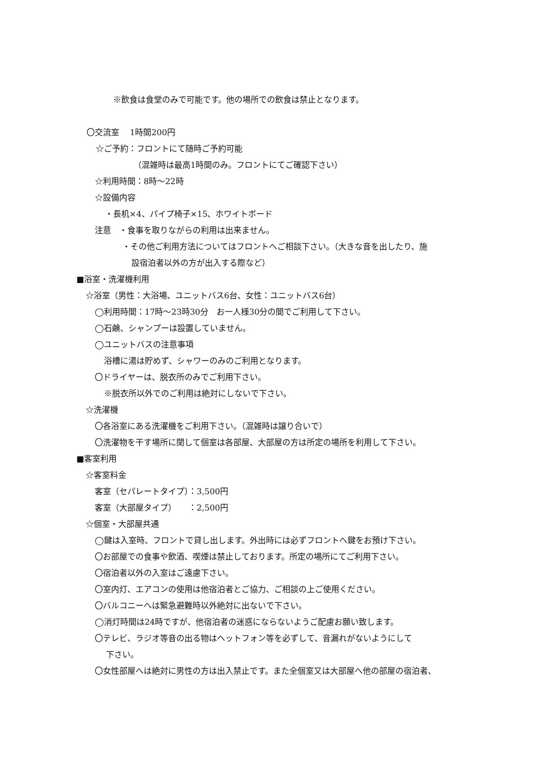※飲食は食堂のみで可能です。他の場所での飲食は禁止となります。
〇交流室　 1時間200円
☆ご予約：フロントにて随時ご予約可能
（混雑時は最高1時間のみ。フロントにてご確認下さい）
☆利用時間：8時～22時
☆設備内容
・長机×4、パイプ椅子×15、ホワイトボード
注意　・食事を取りながらの利用は出来ません。
・その他ご利用方法についてはフロントへご相談下さい。（大きな音を出したり、施
設宿泊者以外の方が出入する際など）
■浴室・洗濯機利用
☆浴室（男性：大浴場、ユニットバス6台、女性：ユニットバス6台）
◯利用時間：17時～23時30分　お一人様30分の間でご利用して下さい。
◯石鹸、シャンプーは設置していません。
◯ユニットバスの注意事項
浴槽に湯は貯めず、シャワーのみのご利用となります。
〇ドライヤーは、脱衣所のみでご利用下さい。
※脱衣所以外でのご利用は絶対にしないで下さい。
☆洗濯機
〇各浴室にある洗濯機をご利用下さい。（混雑時は譲り合いで）
〇洗濯物を干す場所に関して個室は各部屋、大部屋の方は所定の場所を利用して下さい。
■客室利用
☆客室料金
客室（セパレートタイプ）：3,500円
客室（大部屋タイプ）　　：2,500円
☆個室・大部屋共通
◯鍵は入室時、フロントで貸し出します。外出時には必ずフロントへ鍵をお預け下さい。
〇お部屋での食事や飲酒、喫煙は禁止しております。所定の場所にてご利用下さい。
〇宿泊者以外の入室はご遠慮下さい。
〇室内灯、エアコンの使用は他宿泊者とご協力、ご相談の上ご使用ください。
〇バルコニーへは緊急避難時以外絶対に出ないで下さい。
◯消灯時間は24時ですが、他宿泊者の迷惑にならないようご配慮お願い致します。
〇テレビ、ラジオ等音の出る物はヘットフォン等を必ずして、音漏れがないようにして
下さい。
〇女性部屋へは絶対に男性の方は出入禁止です。また全個室又は大部屋へ他の部屋の宿泊者、